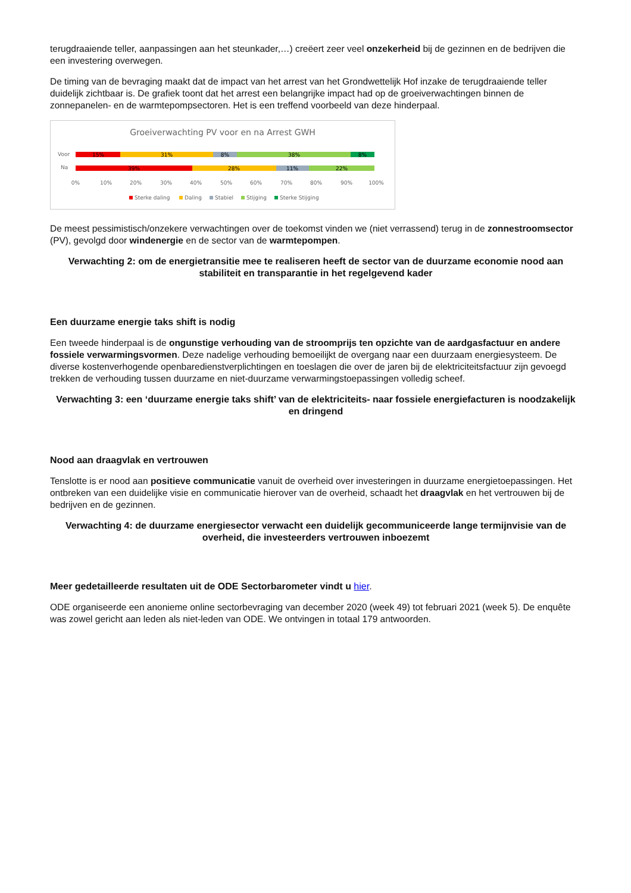terugdraaiende teller, aanpassingen aan het steunkader,…) creëert zeer veel onzekerheid bij de gezinnen en de bedrijven die een investering overwegen.
De timing van de bevraging maakt dat de impact van het arrest van het Grondwettelijk Hof inzake de terugdraaiende teller duidelijk zichtbaar is. De grafiek toont dat het arrest een belangrijke impact had op de groeiverwachtingen binnen de zonnepanelen- en de warmtepompsectoren. Het is een treffend voorbeeld van deze hinderpaal.
Groeiverwachting PV voor en na Arrest GWH
Voor
Na
15%
31%
8%
38%
8%
39%
28%
11%
22%
0%
10%
20%
30%
40%
50%
60%
70%
80%
90%
100%
Sterke daling
Daling
Stabiel
Stijging
Sterke Stijging
De meest pessimistisch/onzekere verwachtingen over de toekomst vinden we (niet verrassend) terug in de zonnestroomsector (PV), gevolgd door windenergie en de sector van de warmtepompen.
Verwachting 2: om de energietransitie mee te realiseren heeft de sector van de duurzame economie nood aan stabiliteit en transparantie in het regelgevend kader
Een duurzame energie taks shift is nodig
Een tweede hinderpaal is de ongunstige verhouding van de stroomprijs ten opzichte van de aardgasfactuur en andere fossiele verwarmingsvormen. Deze nadelige verhouding bemoeilijkt de overgang naar een duurzaam energiesysteem. De diverse kostenverhogende openbaredienstverplichtingen en toeslagen die over de jaren bij de elektriciteitsfactuur zijn gevoegd trekken de verhouding tussen duurzame en niet-duurzame verwarmingstoepassingen volledig scheef.
Verwachting 3: een ‘duurzame energie taks shift’ van de elektriciteits- naar fossiele energiefacturen is noodzakelijk en dringend
Nood aan draagvlak en vertrouwen
Tenslotte is er nood aan positieve communicatie vanuit de overheid over investeringen in duurzame energietoepassingen. Het ontbreken van een duidelijke visie en communicatie hierover van de overheid, schaadt het draagvlak en het vertrouwen bij de bedrijven en de gezinnen.
Verwachting 4: de duurzame energiesector verwacht een duidelijk gecommuniceerde lange termijnvisie van de overheid, die investeerders vertrouwen inboezemt
Meer gedetailleerde resultaten uit de ODE Sectorbarometer vindt u hier.
ODE organiseerde een anonieme online sectorbevraging van december 2020 (week 49) tot februari 2021 (week 5). De enquête was zowel gericht aan leden als niet-leden van ODE. We ontvingen in totaal 179 antwoorden.